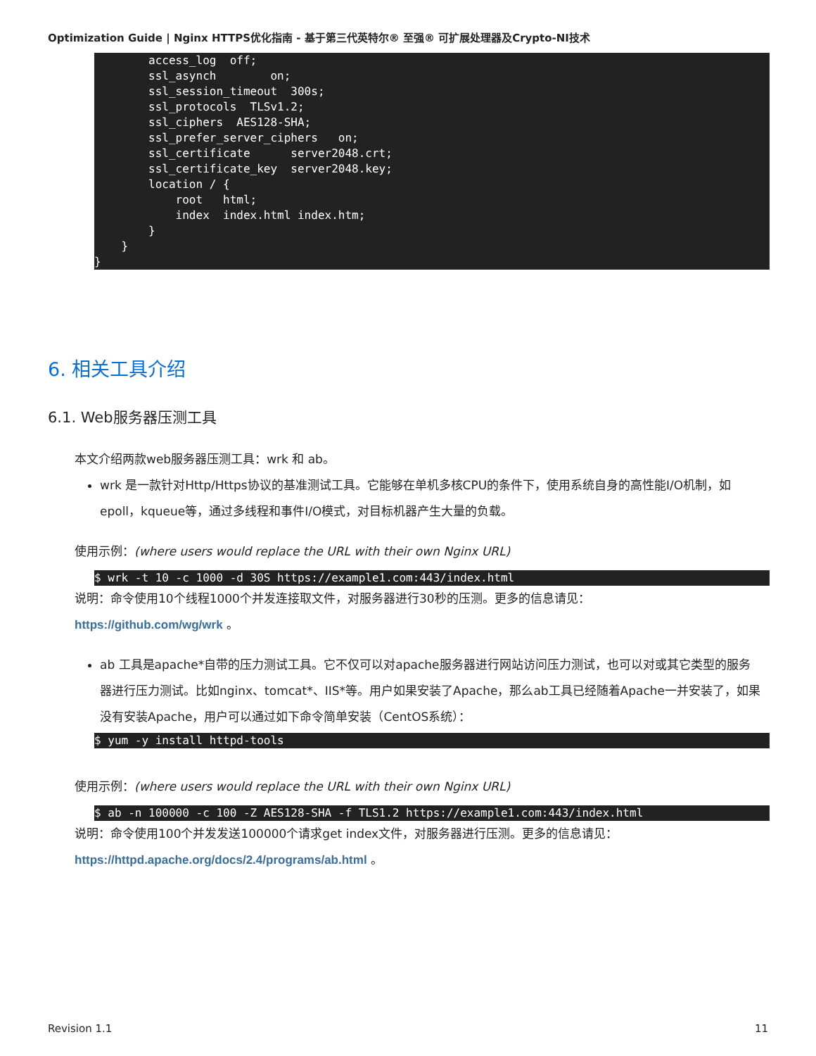Optimization Guide | Nginx HTTPS优化指南 - 基于第三代英特尔® 至强® 可扩展处理器及Crypto-NI技术
access_log off; ssl_asynch on; ssl_session_timeout 300s; ssl_protocols TLSv1.2; ssl_ciphers AES128-SHA; ssl_prefer_server_ciphers on; ssl_certificate server2048.crt; ssl_certificate_key server2048.key; location / { root html; index index.html index.htm; } } }
6. 相关工具介绍
6.1. Web服务器压测工具
本文介绍两款web服务器压测工具：wrk 和 ab。
wrk 是一款针对Http/Https协议的基准测试工具。它能够在单机多核CPU的条件下，使用系统自身的高性能I/O机制，如epoll，kqueue等，通过多线程和事件I/O模式，对目标机器产生大量的负载。
使用示例：(where users would replace the URL with their own Nginx URL)
$ wrk -t 10 -c 1000 -d 30S https://example1.com:443/index.html
说明：命令使用10个线程1000个并发连接取文件，对服务器进行30秒的压测。更多的信息请见：
https://github.com/wg/wrk 。
ab 工具是apache*自带的压力测试工具。它不仅可以对apache服务器进行网站访问压力测试，也可以对或其它类型的服务器进行压力测试。比如nginx、tomcat*、IIS*等。用户如果安装了Apache，那么ab工具已经随着Apache一并安装了，如果没有安装Apache，用户可以通过如下命令简单安装（CentOS系统）：
$ yum -y install httpd-tools
使用示例：(where users would replace the URL with their own Nginx URL)
$ ab -n 100000 -c 100 -Z AES128-SHA -f TLS1.2 https://example1.com:443/index.html
说明：命令使用100个并发发送100000个请求get index文件，对服务器进行压测。更多的信息请见：
https://httpd.apache.org/docs/2.4/programs/ab.html 。
Revision 1.1 11